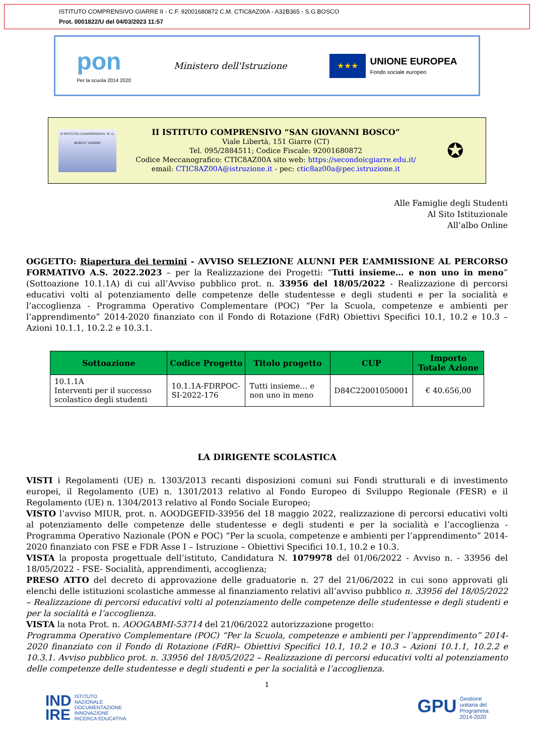ISTITUTO COMPRENSIVO GIARRE II - C.F. 92001680872 C.M. CTIC8AZ00A - A32B365 - S.G.BOSCO
Prot. 0001822/U del 04/03/2023 11:57
pon
Per la scuola 2014 2020
Ministero dell'Istruzione
★★★
UNIONE EUROPEA
Fondo sociale europeo
II ISTITUTO COMPRENSIVO "S. G. BOSCO" GIARRE
II ISTITUTO COMPRENSIVO “SAN GIOVANNI BOSCO”
Viale Libertà, 151 Giarre (CT)
Tel. 095/2884511; Codice Fiscale: 92001680872
Codice Meccanografico: CTIC8AZ00A sito web: https://secondoicgiarre.edu.it/
email: CTIC8AZ00A@istruzione.it - pec: ctic8az00a@pec.istruzione.it
✪
Alle Famiglie degli Studenti
Al Sito Istituzionale
All’albo Online
OGGETTO: Riapertura dei termini - AVVISO SELEZIONE ALUNNI PER L’AMMISSIONE AL PERCORSO FORMATIVO A.S. 2022.2023 – per la Realizzazione dei Progetti: “Tutti insieme… e non uno in meno” (Sottoazione 10.1.1A) di cui all’Avviso pubblico prot. n. 33956 del 18/05/2022 - Realizzazione di percorsi educativi volti al potenziamento delle competenze delle studentesse e degli studenti e per la socialità e l’accoglienza - Programma Operativo Complementare (POC) “Per la Scuola, competenze e ambienti per l’apprendimento” 2014-2020 finanziato con il Fondo di Rotazione (FdR) Obiettivi Specifici 10.1, 10.2 e 10.3 – Azioni 10.1.1, 10.2.2 e 10.3.1.
| Sottoazione | Codice Progetto | Titolo progetto | CUP | Importo Totale Azione |
| --- | --- | --- | --- | --- |
| 10.1.1A Interventi per il successo scolastico degli studenti | 10.1.1A-FDRPOC-SI-2022-176 | Tutti insieme… e non uno in meno | D84C22001050001 | € 40.656,00 |
LA DIRIGENTE SCOLASTICA
VISTI i Regolamenti (UE) n. 1303/2013 recanti disposizioni comuni sui Fondi strutturali e di investimento europei, il Regolamento (UE) n. 1301/2013 relativo al Fondo Europeo di Sviluppo Regionale (FESR) e il Regolamento (UE) n. 1304/2013 relativo al Fondo Sociale Europeo;
VISTO l’avviso MIUR, prot. n. AOODGEFID-33956 del 18 maggio 2022, realizzazione di percorsi educativi volti al potenziamento delle competenze delle studentesse e degli studenti e per la socialità e l’accoglienza - Programma Operativo Nazionale (PON e POC) “Per la scuola, competenze e ambienti per l’apprendimento” 2014-2020 finanziato con FSE e FDR Asse I – Istruzione – Obiettivi Specifici 10.1, 10.2 e 10.3.
VISTA la proposta progettuale dell’istituto, Candidatura N. 1079978 del 01/06/2022 - Avviso n. - 33956 del 18/05/2022 - FSE- Socialità, apprendimenti, accoglienza;
PRESO ATTO del decreto di approvazione delle graduatorie n. 27 del 21/06/2022 in cui sono approvati gli elenchi delle istituzioni scolastiche ammesse al finanziamento relativi all’avviso pubblico n. 33956 del 18/05/2022 – Realizzazione di percorsi educativi volti al potenziamento delle competenze delle studentesse e degli studenti e per la socialità e l’accoglienza.
VISTA la nota Prot. n. AOOGABMI-53714 del 21/06/2022 autorizzazione progetto:
Programma Operativo Complementare (POC) “Per la Scuola, competenze e ambienti per l’apprendimento” 2014-2020 finanziato con il Fondo di Rotazione (FdR)– Obiettivi Specifici 10.1, 10.2 e 10.3 – Azioni 10.1.1, 10.2.2 e 10.3.1. Avviso pubblico prot. n. 33956 del 18/05/2022 – Realizzazione di percorsi educativi volti al potenziamento delle competenze delle studentesse e degli studenti e per la socialità e l’accoglienza.
1
IND
IRE ISTITUTO
NAZIONALE
DOCUMENTAZIONE
INNOVAZIONE
RICERCA EDUCATIVA
GPU Gestione
unitaria del
Programma
2014-2020